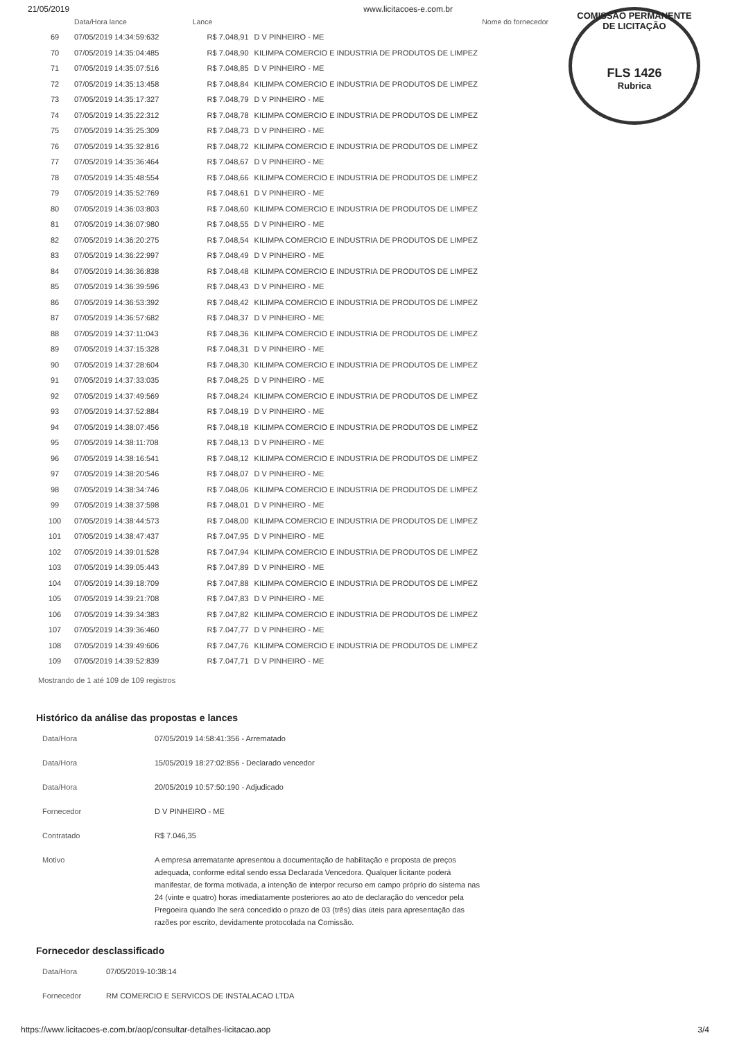21/05/2019 www.licitacoes-e.com.br
COMISSÃO PERMANENTE DE LICITAÇÃO
FLS 1426
Rubrica
| | Data/Hora lance | Lance | Nome do fornecedor |
| --- | --- | --- | --- |
| 69 | 07/05/2019 14:34:59:632 | R$ 7.048,91 | D V PINHEIRO - ME |
| 70 | 07/05/2019 14:35:04:485 | R$ 7.048,90 | KILIMPA COMERCIO E INDUSTRIA DE PRODUTOS DE LIMPEZ |
| 71 | 07/05/2019 14:35:07:516 | R$ 7.048,85 | D V PINHEIRO - ME |
| 72 | 07/05/2019 14:35:13:458 | R$ 7.048,84 | KILIMPA COMERCIO E INDUSTRIA DE PRODUTOS DE LIMPEZ |
| 73 | 07/05/2019 14:35:17:327 | R$ 7.048,79 | D V PINHEIRO - ME |
| 74 | 07/05/2019 14:35:22:312 | R$ 7.048,78 | KILIMPA COMERCIO E INDUSTRIA DE PRODUTOS DE LIMPEZ |
| 75 | 07/05/2019 14:35:25:309 | R$ 7.048,73 | D V PINHEIRO - ME |
| 76 | 07/05/2019 14:35:32:816 | R$ 7.048,72 | KILIMPA COMERCIO E INDUSTRIA DE PRODUTOS DE LIMPEZ |
| 77 | 07/05/2019 14:35:36:464 | R$ 7.048,67 | D V PINHEIRO - ME |
| 78 | 07/05/2019 14:35:48:554 | R$ 7.048,66 | KILIMPA COMERCIO E INDUSTRIA DE PRODUTOS DE LIMPEZ |
| 79 | 07/05/2019 14:35:52:769 | R$ 7.048,61 | D V PINHEIRO - ME |
| 80 | 07/05/2019 14:36:03:803 | R$ 7.048,60 | KILIMPA COMERCIO E INDUSTRIA DE PRODUTOS DE LIMPEZ |
| 81 | 07/05/2019 14:36:07:980 | R$ 7.048,55 | D V PINHEIRO - ME |
| 82 | 07/05/2019 14:36:20:275 | R$ 7.048,54 | KILIMPA COMERCIO E INDUSTRIA DE PRODUTOS DE LIMPEZ |
| 83 | 07/05/2019 14:36:22:997 | R$ 7.048,49 | D V PINHEIRO - ME |
| 84 | 07/05/2019 14:36:36:838 | R$ 7.048,48 | KILIMPA COMERCIO E INDUSTRIA DE PRODUTOS DE LIMPEZ |
| 85 | 07/05/2019 14:36:39:596 | R$ 7.048,43 | D V PINHEIRO - ME |
| 86 | 07/05/2019 14:36:53:392 | R$ 7.048,42 | KILIMPA COMERCIO E INDUSTRIA DE PRODUTOS DE LIMPEZ |
| 87 | 07/05/2019 14:36:57:682 | R$ 7.048,37 | D V PINHEIRO - ME |
| 88 | 07/05/2019 14:37:11:043 | R$ 7.048,36 | KILIMPA COMERCIO E INDUSTRIA DE PRODUTOS DE LIMPEZ |
| 89 | 07/05/2019 14:37:15:328 | R$ 7.048,31 | D V PINHEIRO - ME |
| 90 | 07/05/2019 14:37:28:604 | R$ 7.048,30 | KILIMPA COMERCIO E INDUSTRIA DE PRODUTOS DE LIMPEZ |
| 91 | 07/05/2019 14:37:33:035 | R$ 7.048,25 | D V PINHEIRO - ME |
| 92 | 07/05/2019 14:37:49:569 | R$ 7.048,24 | KILIMPA COMERCIO E INDUSTRIA DE PRODUTOS DE LIMPEZ |
| 93 | 07/05/2019 14:37:52:884 | R$ 7.048,19 | D V PINHEIRO - ME |
| 94 | 07/05/2019 14:38:07:456 | R$ 7.048,18 | KILIMPA COMERCIO E INDUSTRIA DE PRODUTOS DE LIMPEZ |
| 95 | 07/05/2019 14:38:11:708 | R$ 7.048,13 | D V PINHEIRO - ME |
| 96 | 07/05/2019 14:38:16:541 | R$ 7.048,12 | KILIMPA COMERCIO E INDUSTRIA DE PRODUTOS DE LIMPEZ |
| 97 | 07/05/2019 14:38:20:546 | R$ 7.048,07 | D V PINHEIRO - ME |
| 98 | 07/05/2019 14:38:34:746 | R$ 7.048,06 | KILIMPA COMERCIO E INDUSTRIA DE PRODUTOS DE LIMPEZ |
| 99 | 07/05/2019 14:38:37:598 | R$ 7.048,01 | D V PINHEIRO - ME |
| 100 | 07/05/2019 14:38:44:573 | R$ 7.048,00 | KILIMPA COMERCIO E INDUSTRIA DE PRODUTOS DE LIMPEZ |
| 101 | 07/05/2019 14:38:47:437 | R$ 7.047,95 | D V PINHEIRO - ME |
| 102 | 07/05/2019 14:39:01:528 | R$ 7.047,94 | KILIMPA COMERCIO E INDUSTRIA DE PRODUTOS DE LIMPEZ |
| 103 | 07/05/2019 14:39:05:443 | R$ 7.047,89 | D V PINHEIRO - ME |
| 104 | 07/05/2019 14:39:18:709 | R$ 7.047,88 | KILIMPA COMERCIO E INDUSTRIA DE PRODUTOS DE LIMPEZ |
| 105 | 07/05/2019 14:39:21:708 | R$ 7.047,83 | D V PINHEIRO - ME |
| 106 | 07/05/2019 14:39:34:383 | R$ 7.047,82 | KILIMPA COMERCIO E INDUSTRIA DE PRODUTOS DE LIMPEZ |
| 107 | 07/05/2019 14:39:36:460 | R$ 7.047,77 | D V PINHEIRO - ME |
| 108 | 07/05/2019 14:39:49:606 | R$ 7.047,76 | KILIMPA COMERCIO E INDUSTRIA DE PRODUTOS DE LIMPEZ |
| 109 | 07/05/2019 14:39:52:839 | R$ 7.047,71 | D V PINHEIRO - ME |
Mostrando de 1 até 109 de 109 registros
Histórico da análise das propostas e lances
| Data/Hora | 07/05/2019 14:58:41:356 - Arrematado |
| Data/Hora | 15/05/2019 18:27:02:856 - Declarado vencedor |
| Data/Hora | 20/05/2019 10:57:50:190 - Adjudicado |
| Fornecedor | D V PINHEIRO - ME |
| Contratado | R$ 7.046,35 |
| Motivo | A empresa arrematante apresentou a documentação de habilitação e proposta de preços adequada, conforme edital sendo essa Declarada Vencedora. Qualquer licitante poderá manifestar, de forma motivada, a intenção de interpor recurso em campo próprio do sistema nas 24 (vinte e quatro) horas imediatamente posteriores ao ato de declaração do vencedor pela Pregoeira quando lhe será concedido o prazo de 03 (três) dias úteis para apresentação das razões por escrito, devidamente protocolada na Comissão. |
Fornecedor desclassificado
| Data/Hora | 07/05/2019-10:38:14 |
| Fornecedor | RM COMERCIO E SERVICOS DE INSTALACAO LTDA |
https://www.licitacoes-e.com.br/aop/consultar-detalhes-licitacao.aop 3/4